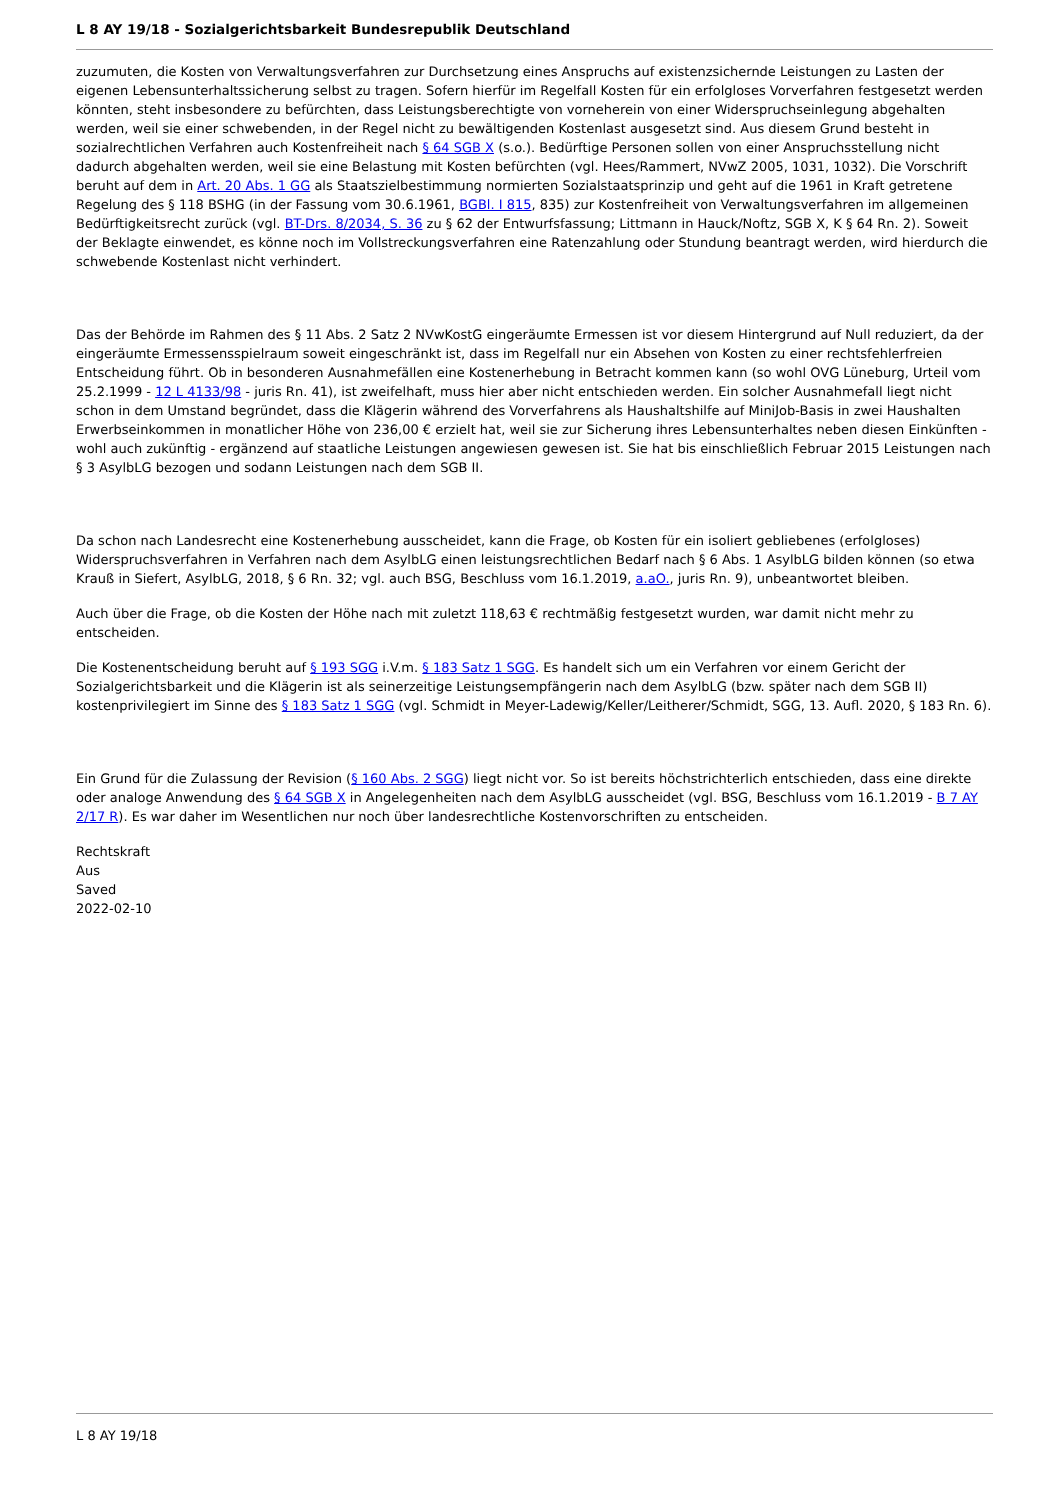L 8 AY 19/18 - Sozialgerichtsbarkeit Bundesrepublik Deutschland
zuzumuten, die Kosten von Verwaltungsverfahren zur Durchsetzung eines Anspruchs auf existenzsichernde Leistungen zu Lasten der eigenen Lebensunterhaltssicherung selbst zu tragen. Sofern hierfür im Regelfall Kosten für ein erfolgloses Vorverfahren festgesetzt werden könnten, steht insbesondere zu befürchten, dass Leistungsberechtigte von vorneherein von einer Widerspruchseinlegung abgehalten werden, weil sie einer schwebenden, in der Regel nicht zu bewältigenden Kostenlast ausgesetzt sind. Aus diesem Grund besteht in sozialrechtlichen Verfahren auch Kostenfreiheit nach § 64 SGB X (s.o.). Bedürftige Personen sollen von einer Anspruchsstellung nicht dadurch abgehalten werden, weil sie eine Belastung mit Kosten befürchten (vgl. Hees/Rammert, NVwZ 2005, 1031, 1032). Die Vorschrift beruht auf dem in Art. 20 Abs. 1 GG als Staatszielbestimmung normierten Sozialstaatsprinzip und geht auf die 1961 in Kraft getretene Regelung des § 118 BSHG (in der Fassung vom 30.6.1961, BGBl. I 815, 835) zur Kostenfreiheit von Verwaltungsverfahren im allgemeinen Bedürftigkeitsrecht zurück (vgl. BT-Drs. 8/2034, S. 36 zu § 62 der Entwurfsfassung; Littmann in Hauck/Noftz, SGB X, K § 64 Rn. 2). Soweit der Beklagte einwendet, es könne noch im Vollstreckungsverfahren eine Ratenzahlung oder Stundung beantragt werden, wird hierdurch die schwebende Kostenlast nicht verhindert.
Das der Behörde im Rahmen des § 11 Abs. 2 Satz 2 NVwKostG eingeräumte Ermessen ist vor diesem Hintergrund auf Null reduziert, da der eingeräumte Ermessensspielraum soweit eingeschränkt ist, dass im Regelfall nur ein Absehen von Kosten zu einer rechtsfehlerfreien Entscheidung führt. Ob in besonderen Ausnahmefällen eine Kostenerhebung in Betracht kommen kann (so wohl OVG Lüneburg, Urteil vom 25.2.1999 - 12 L 4133/98 - juris Rn. 41), ist zweifelhaft, muss hier aber nicht entschieden werden. Ein solcher Ausnahmefall liegt nicht schon in dem Umstand begründet, dass die Klägerin während des Vorverfahrens als Haushaltshilfe auf MiniJob-Basis in zwei Haushalten Erwerbseinkommen in monatlicher Höhe von 236,00 € erzielt hat, weil sie zur Sicherung ihres Lebensunterhaltes neben diesen Einkünften - wohl auch zukünftig - ergänzend auf staatliche Leistungen angewiesen gewesen ist. Sie hat bis einschließlich Februar 2015 Leistungen nach § 3 AsylbLG bezogen und sodann Leistungen nach dem SGB II.
Da schon nach Landesrecht eine Kostenerhebung ausscheidet, kann die Frage, ob Kosten für ein isoliert gebliebenes (erfolgloses) Widerspruchsverfahren in Verfahren nach dem AsylbLG einen leistungsrechtlichen Bedarf nach § 6 Abs. 1 AsylbLG bilden können (so etwa Krauß in Siefert, AsylbLG, 2018, § 6 Rn. 32; vgl. auch BSG, Beschluss vom 16.1.2019, a.aO., juris Rn. 9), unbeantwortet bleiben.
Auch über die Frage, ob die Kosten der Höhe nach mit zuletzt 118,63 € rechtmäßig festgesetzt wurden, war damit nicht mehr zu entscheiden.
Die Kostenentscheidung beruht auf § 193 SGG i.V.m. § 183 Satz 1 SGG. Es handelt sich um ein Verfahren vor einem Gericht der Sozialgerichtsbarkeit und die Klägerin ist als seinerzeitige Leistungsempfängerin nach dem AsylbLG (bzw. später nach dem SGB II) kostenprivilegiert im Sinne des § 183 Satz 1 SGG (vgl. Schmidt in Meyer-Ladewig/Keller/Leitherer/Schmidt, SGG, 13. Aufl. 2020, § 183 Rn. 6).
Ein Grund für die Zulassung der Revision (§ 160 Abs. 2 SGG) liegt nicht vor. So ist bereits höchstrichterlich entschieden, dass eine direkte oder analoge Anwendung des § 64 SGB X in Angelegenheiten nach dem AsylbLG ausscheidet (vgl. BSG, Beschluss vom 16.1.2019 - B 7 AY 2/17 R). Es war daher im Wesentlichen nur noch über landesrechtliche Kostenvorschriften zu entscheiden.
Rechtskraft
Aus
Saved
2022-02-10
L 8 AY 19/18